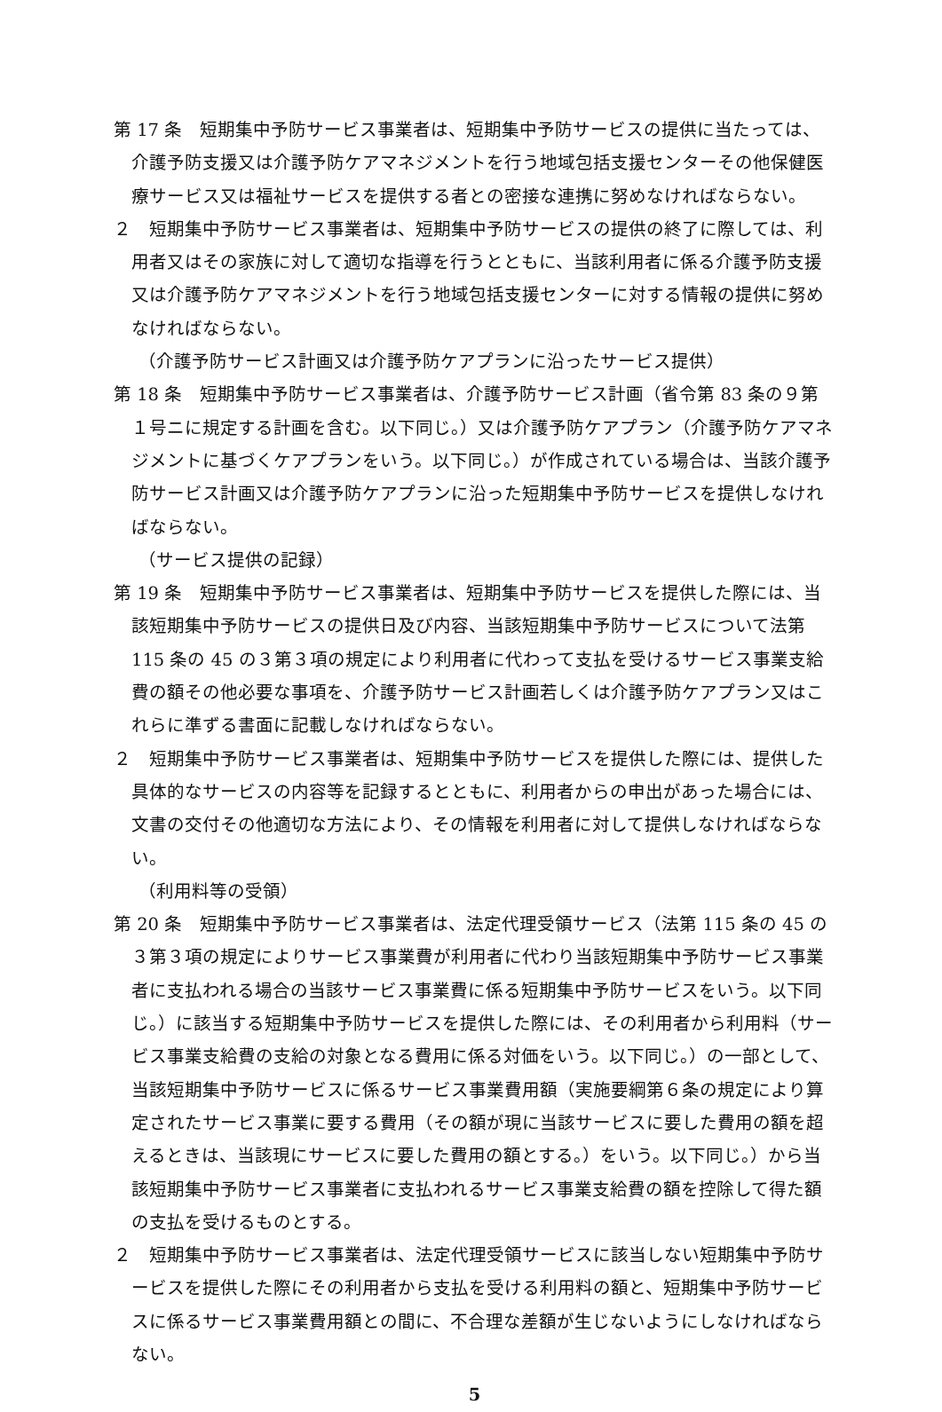第 17 条　短期集中予防サービス事業者は、短期集中予防サービスの提供に当たっては、介護予防支援又は介護予防ケアマネジメントを行う地域包括支援センターその他保健医療サービス又は福祉サービスを提供する者との密接な連携に努めなければならない。
２　短期集中予防サービス事業者は、短期集中予防サービスの提供の終了に際しては、利用者又はその家族に対して適切な指導を行うとともに、当該利用者に係る介護予防支援又は介護予防ケアマネジメントを行う地域包括支援センターに対する情報の提供に努めなければならない。
（介護予防サービス計画又は介護予防ケアプランに沿ったサービス提供）
第 18 条　短期集中予防サービス事業者は、介護予防サービス計画（省令第 83 条の９第１号ニに規定する計画を含む。以下同じ。）又は介護予防ケアプラン（介護予防ケアマネジメントに基づくケアプランをいう。以下同じ。）が作成されている場合は、当該介護予防サービス計画又は介護予防ケアプランに沿った短期集中予防サービスを提供しなければならない。
（サービス提供の記録）
第 19 条　短期集中予防サービス事業者は、短期集中予防サービスを提供した際には、当該短期集中予防サービスの提供日及び内容、当該短期集中予防サービスについて法第 115 条の 45 の３第３項の規定により利用者に代わって支払を受けるサービス事業支給費の額その他必要な事項を、介護予防サービス計画若しくは介護予防ケアプラン又はこれらに準ずる書面に記載しなければならない。
２　短期集中予防サービス事業者は、短期集中予防サービスを提供した際には、提供した具体的なサービスの内容等を記録するとともに、利用者からの申出があった場合には、文書の交付その他適切な方法により、その情報を利用者に対して提供しなければならない。
（利用料等の受領）
第 20 条　短期集中予防サービス事業者は、法定代理受領サービス（法第 115 条の 45 の３第３項の規定によりサービス事業費が利用者に代わり当該短期集中予防サービス事業者に支払われる場合の当該サービス事業費に係る短期集中予防サービスをいう。以下同じ。）に該当する短期集中予防サービスを提供した際には、その利用者から利用料（サービス事業支給費の支給の対象となる費用に係る対価をいう。以下同じ。）の一部として、当該短期集中予防サービスに係るサービス事業費用額（実施要綱第６条の規定により算定されたサービス事業に要する費用（その額が現に当該サービスに要した費用の額を超えるときは、当該現にサービスに要した費用の額とする。）をいう。以下同じ。）から当該短期集中予防サービス事業者に支払われるサービス事業支給費の額を控除して得た額の支払を受けるものとする。
２　短期集中予防サービス事業者は、法定代理受領サービスに該当しない短期集中予防サービスを提供した際にその利用者から支払を受ける利用料の額と、短期集中予防サービスに係るサービス事業費用額との間に、不合理な差額が生じないようにしなければならない。
5